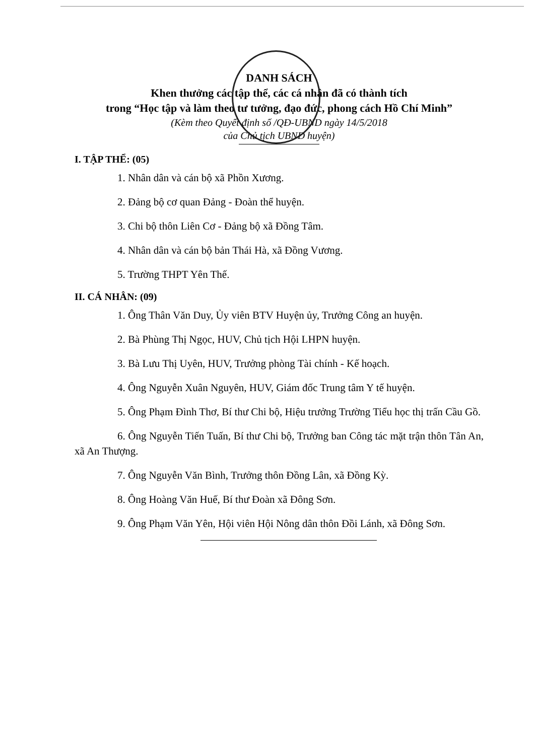DANH SÁCH
Khen thưởng các tập thể, các cá nhân đã có thành tích
trong “Học tập và làm theo tư tưởng, đạo đức, phong cách Hồ Chí Minh”
(Kèm theo Quyết định số /QĐ-UBND ngày 14/5/2018
của Chủ tịch UBND huyện)
I. TẬP THỂ: (05)
1. Nhân dân và cán bộ xã Phồn Xương.
2. Đảng bộ cơ quan Đảng - Đoàn thể huyện.
3. Chi bộ thôn Liên Cơ - Đảng bộ xã Đồng Tâm.
4. Nhân dân và cán bộ bản Thái Hà, xã Đồng Vương.
5. Trường THPT Yên Thế.
II. CÁ NHÂN: (09)
1. Ông Thân Văn Duy, Ủy viên BTV Huyện ủy, Trưởng Công an huyện.
2. Bà Phùng Thị Ngọc, HUV, Chủ tịch Hội LHPN huyện.
3. Bà Lưu Thị Uyên, HUV, Trưởng phòng Tài chính - Kế hoạch.
4. Ông Nguyễn Xuân Nguyên, HUV, Giám đốc Trung tâm Y tế huyện.
5. Ông Phạm Đình Thơ, Bí thư Chi bộ, Hiệu trưởng Trường Tiểu học thị trấn Cầu Gồ.
6. Ông Nguyễn Tiến Tuấn, Bí thư Chi bộ, Trưởng ban Công tác mặt trận thôn Tân An, xã An Thượng.
7. Ông Nguyễn Văn Bình, Trưởng thôn Đồng Lân, xã Đồng Kỳ.
8. Ông Hoàng Văn Huế, Bí thư Đoàn xã Đông Sơn.
9. Ông Phạm Văn Yên, Hội viên Hội Nông dân thôn Đồi Lánh, xã Đông Sơn.